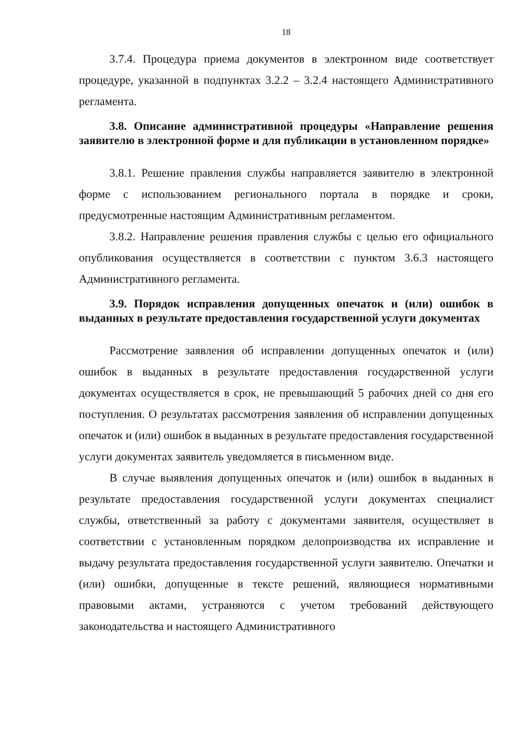18
3.7.4. Процедура приема документов в электронном виде соответствует процедуре, указанной в подпунктах 3.2.2 – 3.2.4 настоящего Административного регламента.
3.8. Описание административной процедуры «Направление решения заявителю в электронной форме и для публикации в установленном порядке»
3.8.1. Решение правления службы направляется заявителю в электронной форме с использованием регионального портала в порядке и сроки, предусмотренные настоящим Административным регламентом.
3.8.2. Направление решения правления службы с целью его официального опубликования осуществляется в соответствии с пунктом 3.6.3 настоящего Административного регламента.
3.9. Порядок исправления допущенных опечаток и (или) ошибок в выданных в результате предоставления государственной услуги документах
Рассмотрение заявления об исправлении допущенных опечаток и (или) ошибок в выданных в результате предоставления государственной услуги документах осуществляется в срок, не превышающий 5 рабочих дней со дня его поступления. О результатах рассмотрения заявления об исправлении допущенных опечаток и (или) ошибок в выданных в результате предоставления государственной услуги документах заявитель уведомляется в письменном виде.
В случае выявления допущенных опечаток и (или) ошибок в выданных в результате предоставления государственной услуги документах специалист службы, ответственный за работу с документами заявителя, осуществляет в соответствии с установленным порядком делопроизводства их исправление и выдачу результата предоставления государственной услуги заявителю. Опечатки и (или) ошибки, допущенные в тексте решений, являющиеся нормативными правовыми актами, устраняются с учетом требований действующего законодательства и настоящего Административного